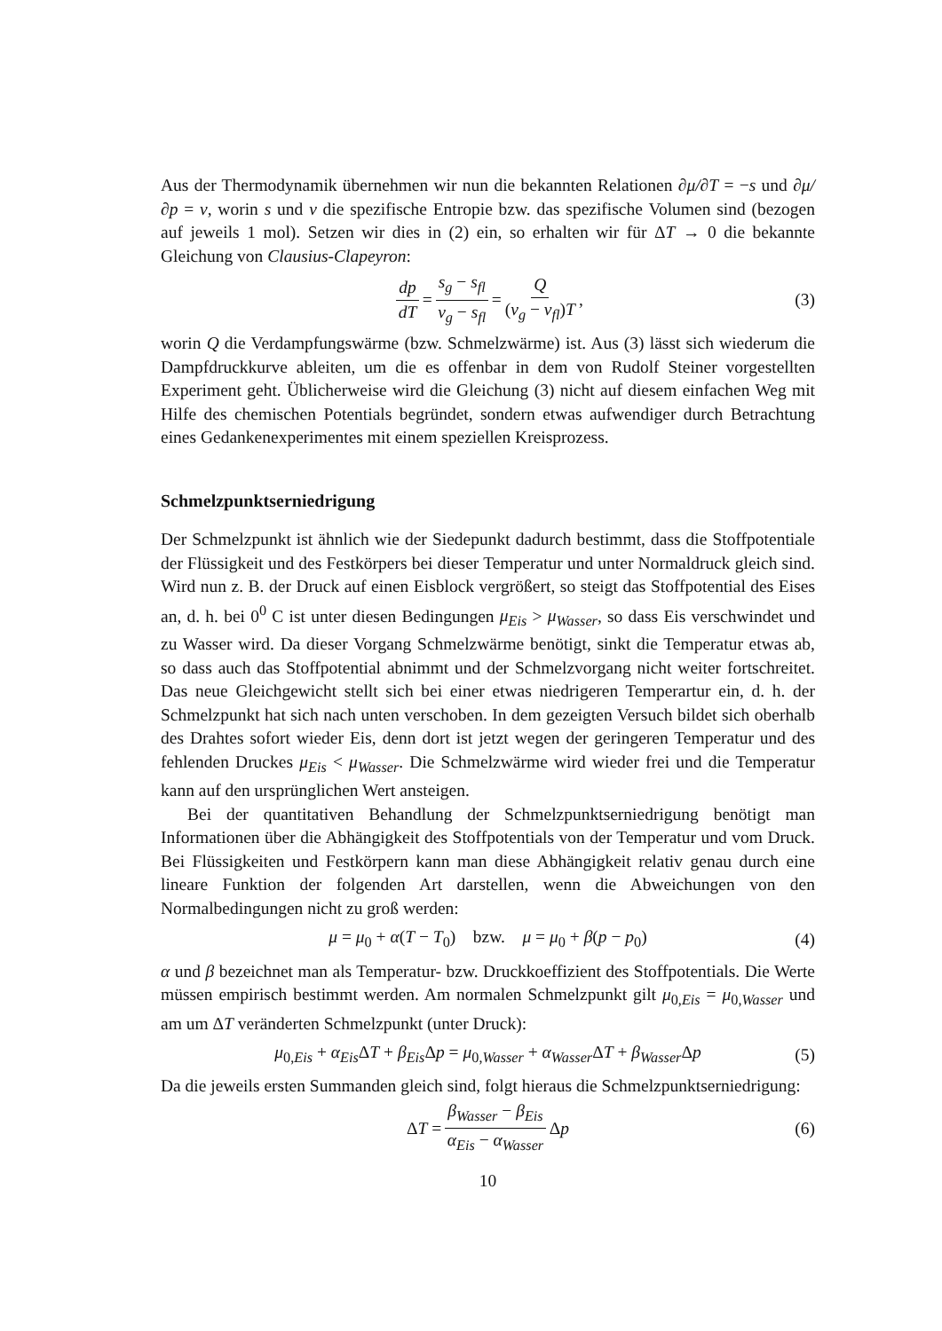Aus der Thermodynamik übernehmen wir nun die bekannten Relationen ∂μ/∂T = −s und ∂μ/∂p = v, worin s und v die spezifische Entropie bzw. das spezifische Volumen sind (bezogen auf jeweils 1 mol). Setzen wir dies in (2) ein, so erhalten wir für ΔT → 0 die bekannte Gleichung von Clausius-Clapeyron:
dp dT = s<sub>g</sub> − s<sub>fl</sub> v<sub>g</sub> − s<sub>fl</sub> = Q (v<sub>g</sub> − v<sub>fl</sub>)T, (3)
worin Q die Verdampfungswärme (bzw. Schmelzwärme) ist. Aus (3) lässt sich wiederum die Dampfdruckkurve ableiten, um die es offenbar in dem von Rudolf Steiner vorgestellten Experiment geht. Üblicherweise wird die Gleichung (3) nicht auf diesem einfachen Weg mit Hilfe des chemischen Potentials begründet, sondern etwas aufwendiger durch Betrachtung eines Gedankenexperimentes mit einem speziellen Kreisprozess.
Schmelzpunktserniedrigung
Der Schmelzpunkt ist ähnlich wie der Siedepunkt dadurch bestimmt, dass die Stoffpotentiale der Flüssigkeit und des Festkörpers bei dieser Temperatur und unter Normaldruck gleich sind. Wird nun z. B. der Druck auf einen Eisblock vergrößert, so steigt das Stoffpotential des Eises an, d. h. bei 0<sup>0</sup> C ist unter diesen Bedingungen μ<sub>Eis</sub> > μ<sub>Wasser</sub>, so dass Eis verschwindet und zu Wasser wird. Da dieser Vorgang Schmelzwärme benötigt, sinkt die Temperatur etwas ab, so dass auch das Stoffpotential abnimmt und der Schmelzvorgang nicht weiter fortschreitet. Das neue Gleichgewicht stellt sich bei einer etwas niedrigeren Temperartur ein, d. h. der Schmelzpunkt hat sich nach unten verschoben. In dem gezeigten Versuch bildet sich oberhalb des Drahtes sofort wieder Eis, denn dort ist jetzt wegen der geringeren Temperatur und des fehlenden Druckes μ<sub>Eis</sub> < μ<sub>Wasser</sub>. Die Schmelzwärme wird wieder frei und die Temperatur kann auf den ursprünglichen Wert ansteigen.
Bei der quantitativen Behandlung der Schmelzpunktserniedrigung benötigt man Informationen über die Abhängigkeit des Stoffpotentials von der Temperatur und vom Druck. Bei Flüssigkeiten und Festkörpern kann man diese Abhängigkeit relativ genau durch eine lineare Funktion der folgenden Art darstellen, wenn die Abweichungen von den Normalbedingungen nicht zu groß werden:
μ = μ<sub>0</sub> + α(T − T<sub>0</sub>) bzw. μ = μ<sub>0</sub> + β(p − p<sub>0</sub>) (4)
α und β bezeichnet man als Temperatur- bzw. Druckkoeffizient des Stoffpotentials. Die Werte müssen empirisch bestimmt werden. Am normalen Schmelzpunkt gilt μ<sub>0,Eis</sub> = μ<sub>0,Wasser</sub> und am um ΔT veränderten Schmelzpunkt (unter Druck):
μ<sub>0,Eis</sub> + α<sub>Eis</sub> ΔT + β<sub>Eis</sub> Δp = μ<sub>0,Wasser</sub> + α<sub>Wasser</sub> ΔT + β<sub>Wasser</sub> Δp (5)
Da die jeweils ersten Summanden gleich sind, folgt hieraus die Schmelzpunktserniedrigung:
ΔT = β<sub>Wasser</sub> − β<sub>Eis</sub> α<sub>Eis</sub> − α<sub>Wasser</sub> Δp (6)
10